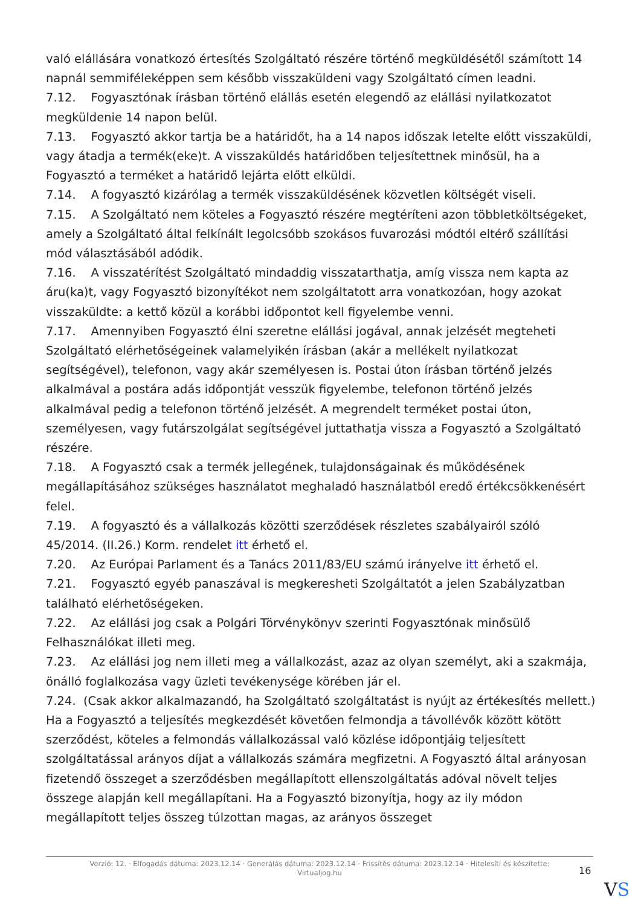való elállására vonatkozó értesítés Szolgáltató részére történő megküldésétől számított 14 napnál semmiféleképpen sem később visszaküldeni vagy Szolgáltató címen leadni.
7.12. Fogyasztónak írásban történő elállás esetén elegendő az elállási nyilatkozatot megküldenie 14 napon belül.
7.13. Fogyasztó akkor tartja be a határidőt, ha a 14 napos időszak letelte előtt visszaküldi, vagy átadja a termék(eke)t. A visszaküldés határidőben teljesítettnek minősül, ha a Fogyasztó a terméket a határidő lejárta előtt elküldi.
7.14. A fogyasztó kizárólag a termék visszaküldésének közvetlen költségét viseli.
7.15. A Szolgáltató nem köteles a Fogyasztó részére megtéríteni azon többletköltségeket, amely a Szolgáltató által felkínált legolcsóbb szokásos fuvarozási módtól eltérő szállítási mód választásából adódik.
7.16. A visszatérítést Szolgáltató mindaddig visszatarthatja, amíg vissza nem kapta az áru(ka)t, vagy Fogyasztó bizonyítékot nem szolgáltatott arra vonatkozóan, hogy azokat visszaküldte: a kettő közül a korábbi időpontot kell figyelembe venni.
7.17. Amennyiben Fogyasztó élni szeretne elállási jogával, annak jelzését megteheti Szolgáltató elérhetőségeinek valamelyikén írásban (akár a mellékelt nyilatkozat segítségével), telefonon, vagy akár személyesen is. Postai úton írásban történő jelzés alkalmával a postára adás időpontját vesszük figyelembe, telefonon történő jelzés alkalmával pedig a telefonon történő jelzését. A megrendelt terméket postai úton, személyesen, vagy futárszolgálat segítségével juttathatja vissza a Fogyasztó a Szolgáltató részére.
7.18. A Fogyasztó csak a termék jellegének, tulajdonságainak és működésének megállapításához szükséges használatot meghaladó használatból eredő értékcsökkenésért felel.
7.19. A fogyasztó és a vállalkozás közötti szerződések részletes szabályairól szóló 45/2014. (II.26.) Korm. rendelet itt érhető el.
7.20. Az Európai Parlament és a Tanács 2011/83/EU számú irányelve itt érhető el.
7.21. Fogyasztó egyéb panaszával is megkeresheti Szolgáltatót a jelen Szabályzatban található elérhetőségeken.
7.22. Az elállási jog csak a Polgári Törvénykönyv szerinti Fogyasztónak minősülő Felhasználókat illeti meg.
7.23. Az elállási jog nem illeti meg a vállalkozást, azaz az olyan személyt, aki a szakmája, önálló foglalkozása vagy üzleti tevékenysége körében jár el.
7.24. (Csak akkor alkalmazandó, ha Szolgáltató szolgáltatást is nyújt az értékesítés mellett.) Ha a Fogyasztó a teljesítés megkezdését követően felmondja a távollévők között kötött szerződést, köteles a felmondás vállalkozással való közlése időpontjáig teljesített szolgáltatással arányos díjat a vállalkozás számára megfizetni. A Fogyasztó által arányosan fizetendő összeget a szerződésben megállapított ellenszolgáltatás adóval növelt teljes összege alapján kell megállapítani. Ha a Fogyasztó bizonyítja, hogy az ily módon megállapított teljes összeg túlzottan magas, az arányos összeget
Verzió: 12. · Elfogadás dátuma: 2023.12.14 · Generálás dátuma: 2023.12.14 · Frissítés dátuma: 2023.12.14 · Hitelesíti és készítette:
Virtualjog.hu
16
VS